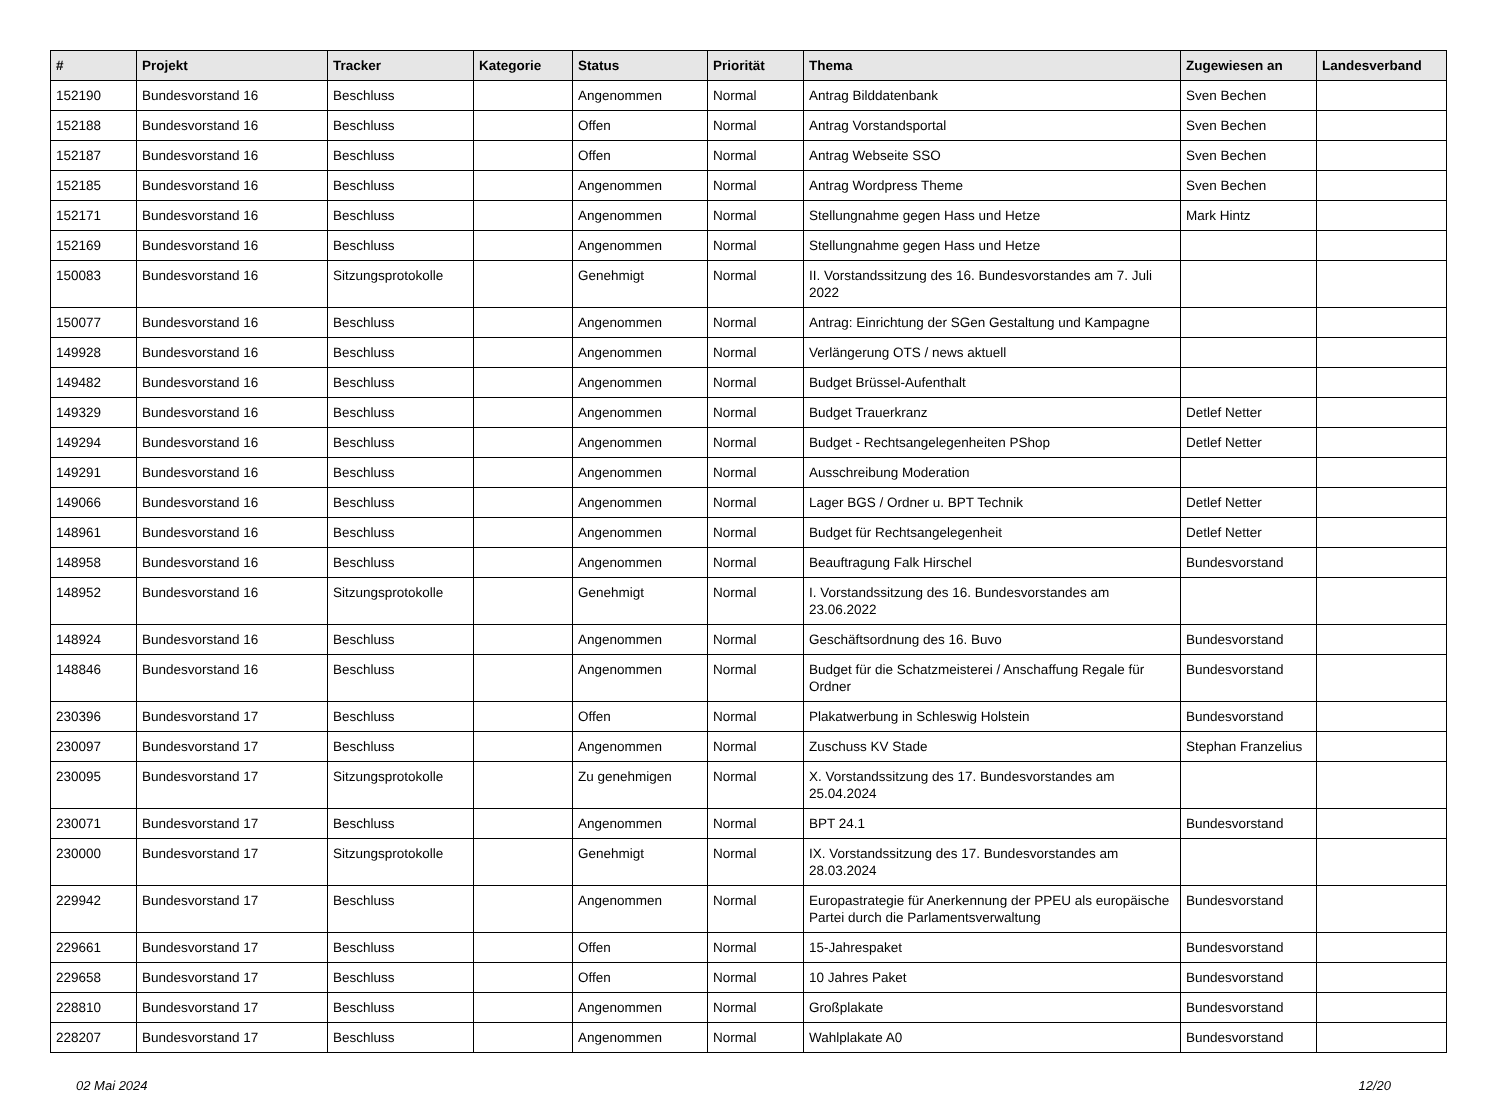| # | Projekt | Tracker | Kategorie | Status | Priorität | Thema | Zugewiesen an | Landesverband |
| --- | --- | --- | --- | --- | --- | --- | --- | --- |
| 152190 | Bundesvorstand 16 | Beschluss | | Angenommen | Normal | Antrag Bilddatenbank | Sven Bechen | |
| 152188 | Bundesvorstand 16 | Beschluss | | Offen | Normal | Antrag Vorstandsportal | Sven Bechen | |
| 152187 | Bundesvorstand 16 | Beschluss | | Offen | Normal | Antrag Webseite SSO | Sven Bechen | |
| 152185 | Bundesvorstand 16 | Beschluss | | Angenommen | Normal | Antrag Wordpress Theme | Sven Bechen | |
| 152171 | Bundesvorstand 16 | Beschluss | | Angenommen | Normal | Stellungnahme gegen Hass und Hetze | Mark Hintz | |
| 152169 | Bundesvorstand 16 | Beschluss | | Angenommen | Normal | Stellungnahme gegen Hass und Hetze | | |
| 150083 | Bundesvorstand 16 | Sitzungsprotokolle | | Genehmigt | Normal | II. Vorstandssitzung des 16. Bundesvorstandes am 7. Juli 2022 | | |
| 150077 | Bundesvorstand 16 | Beschluss | | Angenommen | Normal | Antrag: Einrichtung der SGen Gestaltung und Kampagne | | |
| 149928 | Bundesvorstand 16 | Beschluss | | Angenommen | Normal | Verlängerung OTS / news aktuell | | |
| 149482 | Bundesvorstand 16 | Beschluss | | Angenommen | Normal | Budget Brüssel-Aufenthalt | | |
| 149329 | Bundesvorstand 16 | Beschluss | | Angenommen | Normal | Budget Trauerkranz | Detlef Netter | |
| 149294 | Bundesvorstand 16 | Beschluss | | Angenommen | Normal | Budget - Rechtsangelegenheiten PShop | Detlef Netter | |
| 149291 | Bundesvorstand 16 | Beschluss | | Angenommen | Normal | Ausschreibung Moderation | | |
| 149066 | Bundesvorstand 16 | Beschluss | | Angenommen | Normal | Lager BGS / Ordner u. BPT Technik | Detlef Netter | |
| 148961 | Bundesvorstand 16 | Beschluss | | Angenommen | Normal | Budget für Rechtsangelegenheit | Detlef Netter | |
| 148958 | Bundesvorstand 16 | Beschluss | | Angenommen | Normal | Beauftragung Falk Hirschel | Bundesvorstand | |
| 148952 | Bundesvorstand 16 | Sitzungsprotokolle | | Genehmigt | Normal | I. Vorstandssitzung des 16. Bundesvorstandes am 23.06.2022 | | |
| 148924 | Bundesvorstand 16 | Beschluss | | Angenommen | Normal | Geschäftsordnung des 16. Buvo | Bundesvorstand | |
| 148846 | Bundesvorstand 16 | Beschluss | | Angenommen | Normal | Budget für die Schatzmeisterei / Anschaffung Regale für Ordner | Bundesvorstand | |
| 230396 | Bundesvorstand 17 | Beschluss | | Offen | Normal | Plakatwerbung in Schleswig Holstein | Bundesvorstand | |
| 230097 | Bundesvorstand 17 | Beschluss | | Angenommen | Normal | Zuschuss KV Stade | Stephan Franzelius | |
| 230095 | Bundesvorstand 17 | Sitzungsprotokolle | | Zu genehmigen | Normal | X. Vorstandssitzung des 17. Bundesvorstandes am 25.04.2024 | | |
| 230071 | Bundesvorstand 17 | Beschluss | | Angenommen | Normal | BPT 24.1 | Bundesvorstand | |
| 230000 | Bundesvorstand 17 | Sitzungsprotokolle | | Genehmigt | Normal | IX. Vorstandssitzung des 17. Bundesvorstandes am 28.03.2024 | | |
| 229942 | Bundesvorstand 17 | Beschluss | | Angenommen | Normal | Europastrategie für Anerkennung der PPEU als europäische Partei durch die Parlamentsverwaltung | Bundesvorstand | |
| 229661 | Bundesvorstand 17 | Beschluss | | Offen | Normal | 15-Jahrespaket | Bundesvorstand | |
| 229658 | Bundesvorstand 17 | Beschluss | | Offen | Normal | 10 Jahres Paket | Bundesvorstand | |
| 228810 | Bundesvorstand 17 | Beschluss | | Angenommen | Normal | Großplakate | Bundesvorstand | |
| 228207 | Bundesvorstand 17 | Beschluss | | Angenommen | Normal | Wahlplakate A0 | Bundesvorstand | |
02 Mai 2024 12/20